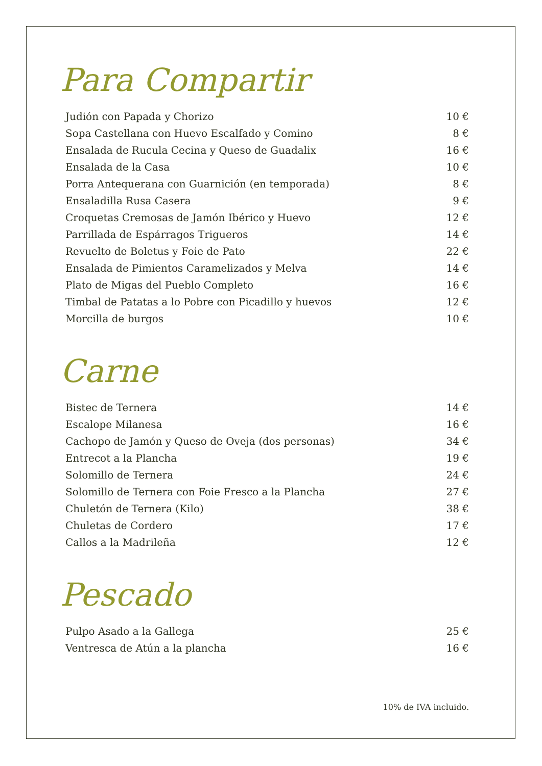Para Compartir
| Judión con Papada y Chorizo | 10 € |
| Sopa Castellana con Huevo Escalfado y Comino | 8 € |
| Ensalada de Rucula Cecina y Queso de Guadalix | 16 € |
| Ensalada de la Casa | 10 € |
| Porra Antequerana con Guarnición (en temporada) | 8 € |
| Ensaladilla Rusa Casera | 9 € |
| Croquetas Cremosas de Jamón Ibérico y Huevo | 12 € |
| Parrillada de Espárragos Trigueros | 14 € |
| Revuelto de Boletus y Foie de Pato | 22 € |
| Ensalada de Pimientos Caramelizados y Melva | 14 € |
| Plato de Migas del Pueblo Completo | 16 € |
| Timbal de Patatas a lo Pobre con Picadillo y huevos | 12 € |
| Morcilla de burgos | 10 € |
Carne
| Bistec de Ternera | 14 € |
| Escalope Milanesa | 16 € |
| Cachopo de Jamón y Queso de Oveja (dos personas) | 34 € |
| Entrecot a la Plancha | 19 € |
| Solomillo de Ternera | 24 € |
| Solomillo de Ternera con Foie Fresco a la Plancha | 27 € |
| Chuletón de Ternera (Kilo) | 38 € |
| Chuletas de Cordero | 17 € |
| Callos a la Madrileña | 12 € |
Pescado
| Pulpo Asado a la Gallega | 25 € |
| Ventresca de Atún a la plancha | 16 € |
10% de IVA incluido.